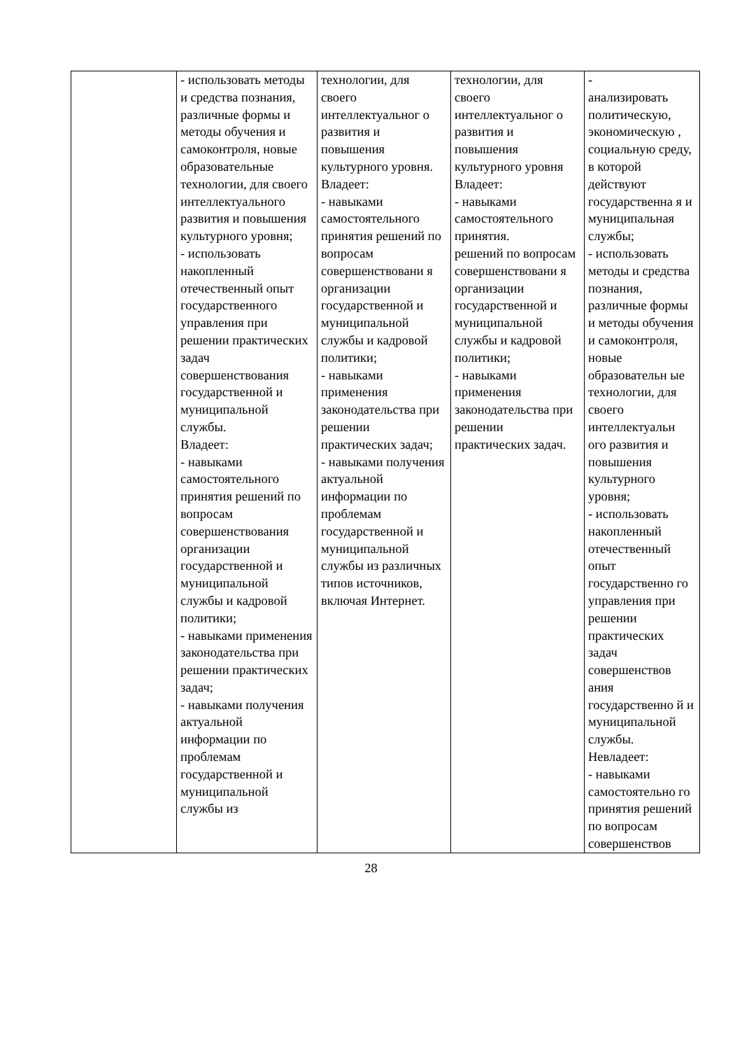| | - использовать методы и средства познания, различные формы и методы обучения и самоконтроля, новые образовательные технологии, для своего интеллектуального развития и повышения культурного уровня; - использовать накопленный отечественный опыт государственного управления при решении практических задач совершенствования государственной и муниципальной службы. Владеет: - навыками самостоятельного принятия решений по вопросам совершенствования организации государственной и муниципальной службы и кадровой политики; - навыками применения законодательства при решении практических задач; - навыками получения актуальной информации по проблемам государственной и муниципальной службы из | технологии, для своего интеллектуальног о развития и повышения культурного уровня. Владеет: - навыками самостоятельного принятия решений по вопросам совершенствовани я организации государственной и муниципальной службы и кадровой политики; - навыками применения законодательства при решении практических задач; - навыками получения актуальной информации по проблемам государственной и муниципальной службы из различных типов источников, включая Интернет. | технологии, для своего интеллектуальног о развития и повышения культурного уровня Владеет: - навыками самостоятельного принятия. решений по вопросам совершенствовани я организации государственной и муниципальной службы и кадровой политики; - навыками применения законодательства при решении практических задач. | - анализировать политическую, экономическую , социальную среду, в которой действуют государственна я и муниципальная службы; - использовать методы и средства познания, различные формы и методы обучения и самоконтроля, новые образовательн ые технологии, для своего интеллектуальн ого развития и повышения культурного уровня; - использовать накопленный отечественный опыт государственно го управления при решении практических задач совершенствов ания государственно й и муниципальной службы. Невладеет: - навыками самостоятельно го принятия решений по вопросам совершенствов |
28